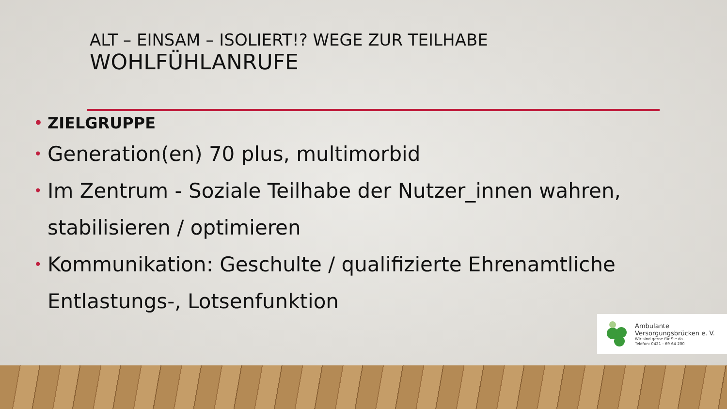ALT – EINSAM – ISOLIERT!? WEGE ZUR TEILHABE
WOHLFÜHLANRUFE
• ZIELGRUPPE
• Generation(en) 70 plus, multimorbid
• Im Zentrum - Soziale Teilhabe der Nutzer_innen wahren, stabilisieren / optimieren
• Kommunikation: Geschulte / qualifizierte Ehrenamtliche Entlastungs-, Lotsenfunktion
Ambulante
Versorgungsbrücken e. V.
Wir sind gerne für Sie da...
Telefon: 0421 - 69 64 200